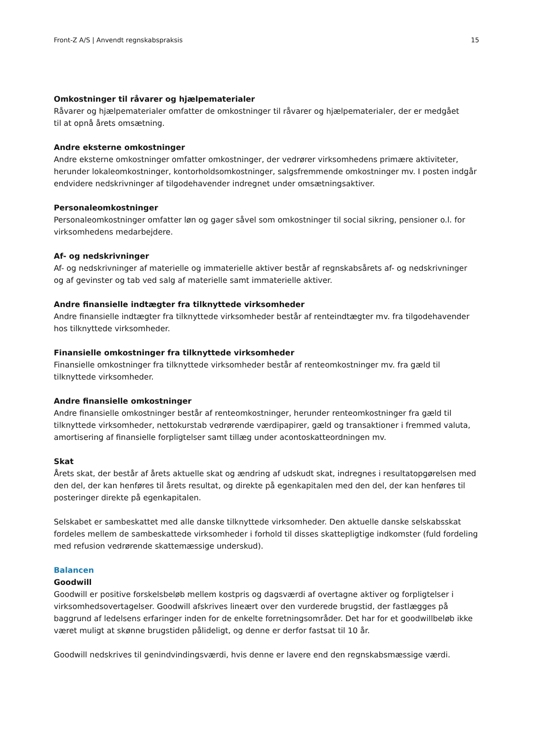Front-Z A/S | Anvendt regnskabspraksis 15
Omkostninger til råvarer og hjælpematerialer
Råvarer og hjælpematerialer omfatter de omkostninger til råvarer og hjælpematerialer, der er medgået
til at opnå årets omsætning.
Andre eksterne omkostninger
Andre eksterne omkostninger omfatter omkostninger, der vedrører virksomhedens primære aktiviteter, herunder lokaleomkostninger, kontorholdsomkostninger, salgsfremmende omkostninger mv. I posten indgår endvidere nedskrivninger af tilgodehavender indregnet under omsætningsaktiver.
Personaleomkostninger
Personaleomkostninger omfatter løn og gager såvel som omkostninger til social sikring, pensioner o.l. for virksomhedens medarbejdere.
Af- og nedskrivninger
Af- og nedskrivninger af materielle og immaterielle aktiver består af regnskabsårets af- og nedskrivninger og af gevinster og tab ved salg af materielle samt immaterielle aktiver.
Andre finansielle indtægter fra tilknyttede virksomheder
Andre finansielle indtægter fra tilknyttede virksomheder består af renteindtægter mv. fra tilgodehavender hos tilknyttede virksomheder.
Finansielle omkostninger fra tilknyttede virksomheder
Finansielle omkostninger fra tilknyttede virksomheder består af renteomkostninger mv. fra gæld til tilknyttede virksomheder.
Andre finansielle omkostninger
Andre finansielle omkostninger består af renteomkostninger, herunder renteomkostninger fra gæld til tilknyttede virksomheder, nettokurstab vedrørende værdipapirer, gæld og transaktioner i fremmed valuta, amortisering af finansielle forpligtelser samt tillæg under acontoskatteordningen mv.
Skat
Årets skat, der består af årets aktuelle skat og ændring af udskudt skat, indregnes i resultatopgørelsen med den del, der kan henføres til årets resultat, og direkte på egenkapitalen med den del, der kan henføres til posteringer direkte på egenkapitalen.
Selskabet er sambeskattet med alle danske tilknyttede virksomheder. Den aktuelle danske selskabsskat fordeles mellem de sambeskattede virksomheder i forhold til disses skattepligtige indkomster (fuld fordeling med refusion vedrørende skattemæssige underskud).
Balancen
Goodwill
Goodwill er positive forskelsbeløb mellem kostpris og dagsværdi af overtagne aktiver og forpligtelser i virksomhedsovertagelser. Goodwill afskrives lineært over den vurderede brugstid, der fastlægges på baggrund af ledelsens erfaringer inden for de enkelte forretningsområder. Det har for et goodwillbeløb ikke været muligt at skønne brugstiden pålideligt, og denne er derfor fastsat til 10 år.
Goodwill nedskrives til genindvindingsværdi, hvis denne er lavere end den regnskabsmæssige værdi.